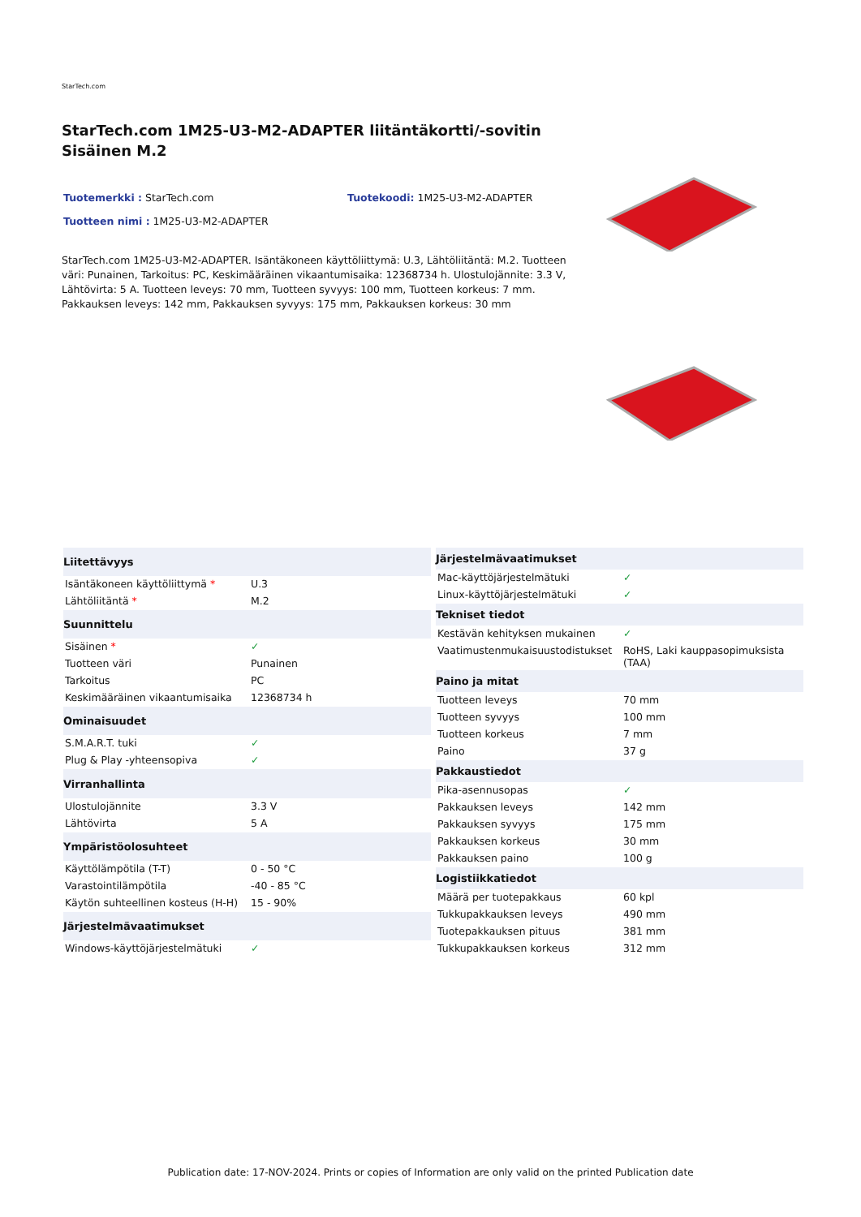StarTech.com
StarTech.com 1M25-U3-M2-ADAPTER liitäntäkortti/-sovitin Sisäinen M.2
Tuotemerkki : StarTech.com Tuotekoodi: 1M25-U3-M2-ADAPTER
Tuotteen nimi : 1M25-U3-M2-ADAPTER
StarTech.com 1M25-U3-M2-ADAPTER. Isäntäkoneen käyttöliittymä: U.3, Lähtöliitäntä: M.2. Tuotteen väri: Punainen, Tarkoitus: PC, Keskimääräinen vikaantumisaika: 12368734 h. Ulostulojännite: 3.3 V, Lähtövirta: 5 A. Tuotteen leveys: 70 mm, Tuotteen syvyys: 100 mm, Tuotteen korkeus: 7 mm. Pakkauksen leveys: 142 mm, Pakkauksen syvyys: 175 mm, Pakkauksen korkeus: 30 mm
| Liitettävyys | |
| --- | --- |
| Isäntäkoneen käyttöliittymä * | U.3 |
| Lähtöliitäntä * | M.2 |
| Suunnittelu | |
| Sisäinen * | ✓ |
| Tuotteen väri | Punainen |
| Tarkoitus | PC |
| Keskimääräinen vikaantumisaika | 12368734 h |
| Ominaisuudet | |
| S.M.A.R.T. tuki | ✓ |
| Plug & Play -yhteensopiva | ✓ |
| Virranhallinta | |
| Ulostulojännite | 3.3 V |
| Lähtövirta | 5 A |
| Ympäristöolosuhteet | |
| Käyttölämpötila (T-T) | 0 - 50 °C |
| Varastointilämpötila | -40 - 85 °C |
| Käytön suhteellinen kosteus (H-H) | 15 - 90% |
| Järjestelmävaatimukset | |
| Windows-käyttöjärjestelmätuki | ✓ |
| Järjestelmävaatimukset | |
| --- | --- |
| Mac-käyttöjärjestelmätuki | ✓ |
| Linux-käyttöjärjestelmätuki | ✓ |
| Tekniset tiedot | |
| Kestävän kehityksen mukainen | ✓ |
| Vaatimustenmukaisuustodistukset | RoHS, Laki kauppasopimuksista (TAA) |
| Paino ja mitat | |
| Tuotteen leveys | 70 mm |
| Tuotteen syvyys | 100 mm |
| Tuotteen korkeus | 7 mm |
| Paino | 37 g |
| Pakkaustiedot | |
| Pika-asennusopas | ✓ |
| Pakkauksen leveys | 142 mm |
| Pakkauksen syvyys | 175 mm |
| Pakkauksen korkeus | 30 mm |
| Pakkauksen paino | 100 g |
| Logistiikkatiedot | |
| Määrä per tuotepakkaus | 60 kpl |
| Tukkupakkauksen leveys | 490 mm |
| Tuotepakkauksen pituus | 381 mm |
| Tukkupakkauksen korkeus | 312 mm |
Publication date: 17-NOV-2024. Prints or copies of Information are only valid on the printed Publication date